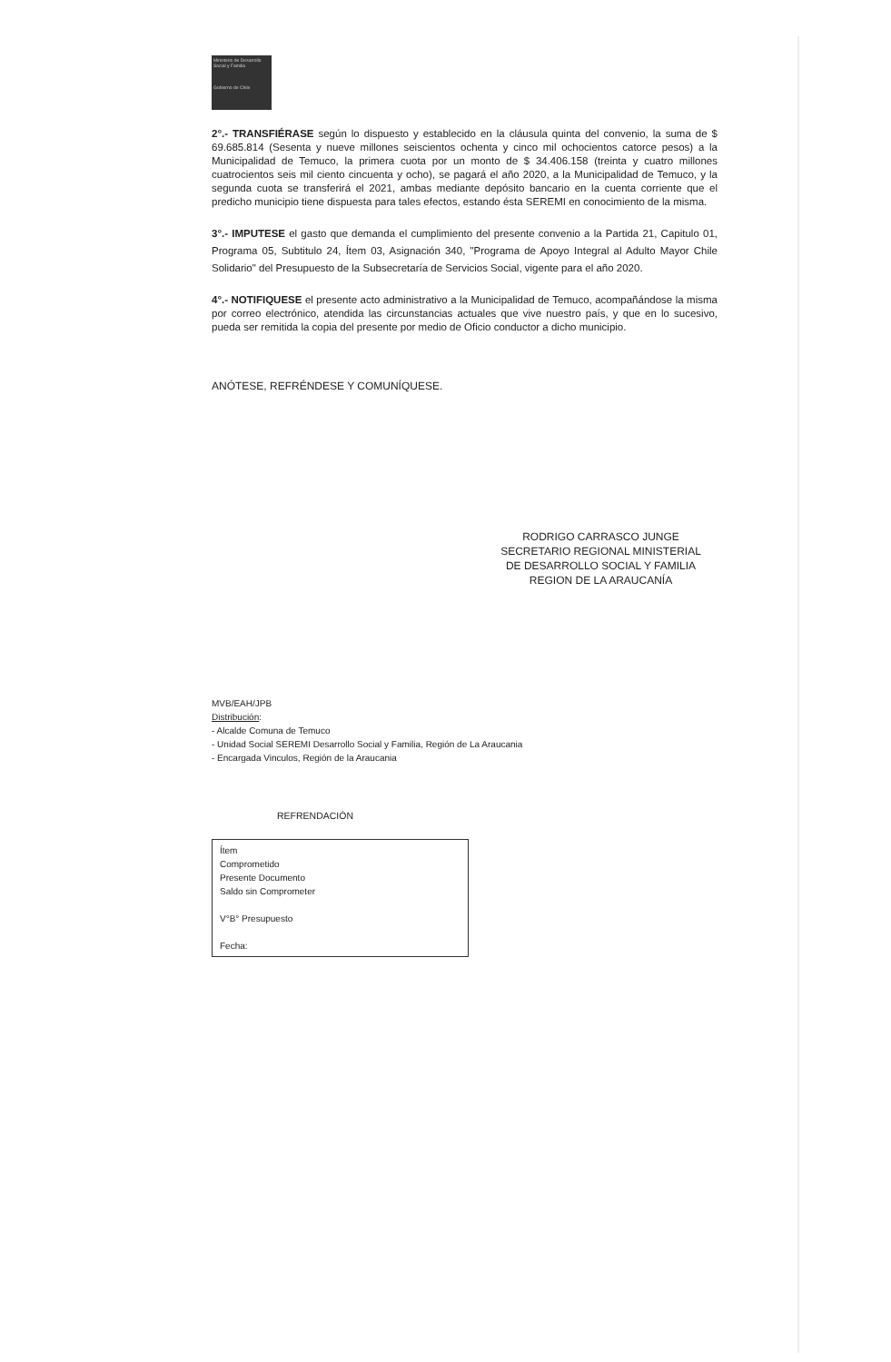Ministerio de Desarrollo Social y Familia
Gobierno de Chile
2°.- TRANSFIÉRASE según lo dispuesto y establecido en la cláusula quinta del convenio, la suma de $ 69.685.814 (Sesenta y nueve millones seiscientos ochenta y cinco mil ochocientos catorce pesos) a la Municipalidad de Temuco, la primera cuota por un monto de $ 34.406.158 (treinta y cuatro millones cuatrocientos seis mil ciento cincuenta y ocho), se pagará el año 2020, a la Municipalidad de Temuco, y la segunda cuota se transferirá el 2021, ambas mediante depósito bancario en la cuenta corriente que el predicho municipio tiene dispuesta para tales efectos, estando ésta SEREMI en conocimiento de la misma.
3°.- IMPUTESE el gasto que demanda el cumplimiento del presente convenio a la Partida 21, Capitulo 01, Programa 05, Subtitulo 24, Ítem 03, Asignación 340, "Programa de Apoyo Integral al Adulto Mayor Chile Solidario" del Presupuesto de la Subsecretaría de Servicios Social, vigente para el año 2020.
4°.- NOTIFIQUESE el presente acto administrativo a la Municipalidad de Temuco, acompañándose la misma por correo electrónico, atendida las circunstancias actuales que vive nuestro país, y que en lo sucesivo, pueda ser remitida la copia del presente por medio de Oficio conductor a dicho municipio.
ANÓTESE, REFRÉNDESE Y COMUNÍQUESE.
RODRIGO CARRASCO JUNGE
SECRETARIO REGIONAL MINISTERIAL
DE DESARROLLO SOCIAL Y FAMILIA
REGION DE LA ARAUCANÍA
MVB/EAH/JPB
Distribución:
- Alcalde Comuna de Temuco
- Unidad Social SEREMI Desarrollo Social y Familia, Región de La Araucania
- Encargada Vinculos, Región de la Araucania
REFRENDACIÓN
Ítem
Comprometido
Presente Documento
Saldo sin Comprometer
V°B° Presupuesto
Fecha: